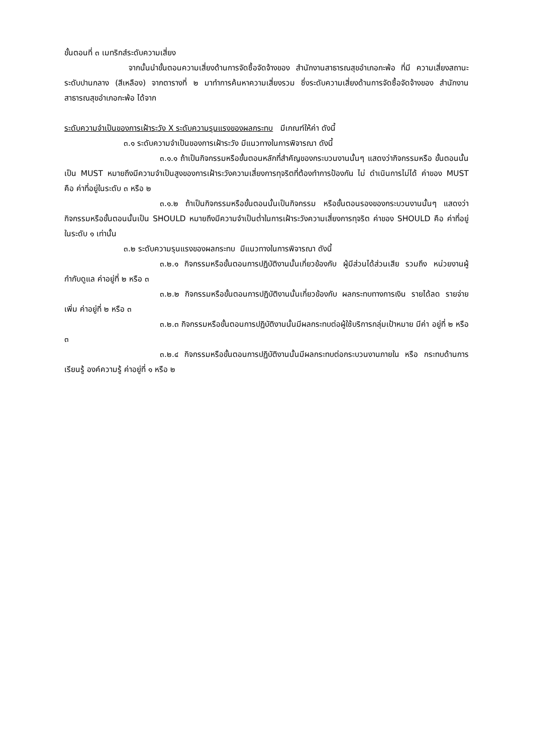ขั้นตอนที่ ๓ เมทริกส์ระดับความเสี่ยง
จากนั้นนำขั้นตอนความเสี่ยงด้านการจัดซื้อจัดจ้างของ สำนักงานสาธารณสุขอำเภอกะพ้อ ที่มี ความเสี่ยงสถานะระดับปานกลาง (สีเหลือง) จากตารางที่ ๒ มาทำการค้นหาความเสี่ยงรวม ซึ่งระดับความเสี่ยงด้านการจัดซื้อจัดจ้างของ สำนักงานสาธารณสุขอำเภอกะพ้อ ได้จาก
ระดับความจำเป็นของการเฝ้าระวัง X ระดับความรุนแรงของผลกระทบ มีเกณฑ์ให้ค่า ดังนี้
๓.๑ ระดับความจำเป็นของการเฝ้าระวัง มีแนวทางในการพิจารณา ดังนี้
๓.๑.๑ ถ้าเป็นกิจกรรมหรือขั้นตอนหลักที่สำคัญของกระบวนงานนั้นๆ แสดงว่ากิจกรรมหรือ ขั้นตอนนั้นเป็น MUST หมายถึงมีความจำเป็นสูงของการเฝ้าระวังความเสี่ยงการทุจริตที่ต้องทำการป้องกัน ไม่ ดำเนินการไม่ได้ ค่าของ MUST คือ ค่าที่อยู่ในระดับ ๓ หรือ ๒
๓.๑.๒ ถ้าเป็นกิจกรรมหรือขั้นตอนนั้นเป็นกิจกรรม หรือขั้นตอนรองของกระบวนงานนั้นๆ แสดงว่ากิจกรรมหรือขั้นตอนนั้นเป็น SHOULD หมายถึงมีความจำเป็นต่ำในการเฝ้าระวังความเสี่ยงการทุจริต ค่าของ SHOULD คือ ค่าที่อยู่ในระดับ ๑ เท่านั้น
๓.๒ ระดับความรุนแรงของผลกระทบ มีแนวทางในการพิจารณา ดังนี้
๓.๒.๑ กิจกรรมหรือขั้นตอนการปฏิบัติงานนั้นเกี่ยวข้องกับ ผู้มีส่วนได้ส่วนเสีย รวมถึง หน่วยงานผู้กำกับดูแล ค่าอยู่ที่ ๒ หรือ ๓
๓.๒.๒ กิจกรรมหรือขั้นตอนการปฏิบัติงานนั้นเกี่ยวข้องกับ ผลกระทบทางการเงิน รายได้ลด รายจ่ายเพิ่ม ค่าอยู่ที่ ๒ หรือ ๓
๓.๒.๓ กิจกรรมหรือขั้นตอนการปฏิบัติงานนั้นมีผลกระทบต่อผู้ใช้บริการกลุ่มเป้าหมาย มีค่า อยู่ที่ ๒ หรือ ๓
๓.๒.๔ กิจกรรมหรือขั้นตอนการปฏิบัติงานนั้นมีผลกระทบต่อกระบวนงานภายใน หรือ กระทบด้านการเรียนรู้ องค์ความรู้ ค่าอยู่ที่ ๑ หรือ ๒